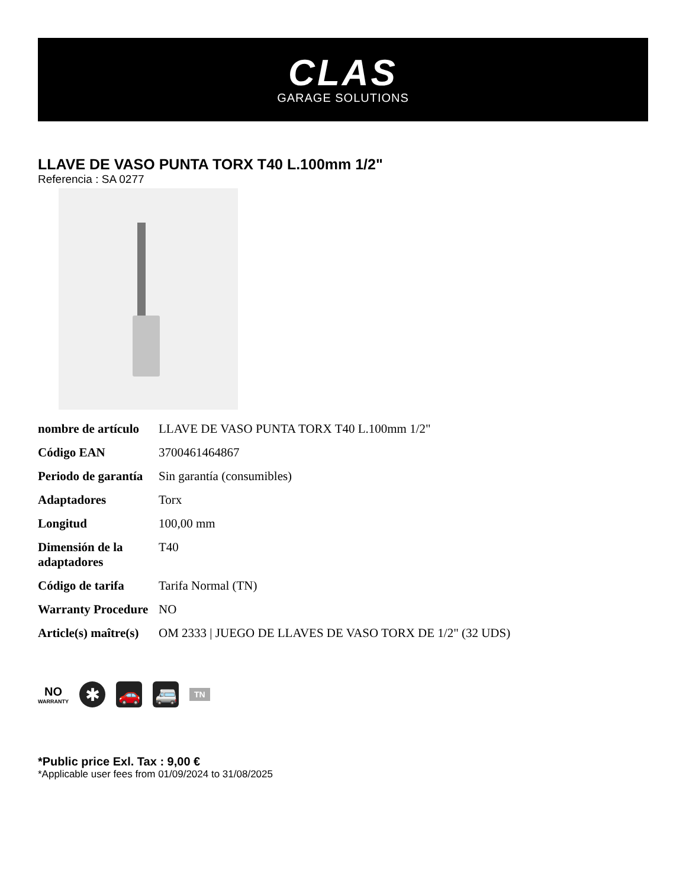CLAS
GARAGE SOLUTIONS
LLAVE DE VASO PUNTA TORX T40 L.100mm 1/2"
Referencia : SA 0277
| nombre de artículo | LLAVE DE VASO PUNTA TORX T40 L.100mm 1/2" |
| Código EAN | 3700461464867 |
| Periodo de garantía | Sin garantía (consumibles) |
| Adaptadores | Torx |
| Longitud | 100,00 mm |
| Dimensión de la adaptadores | T40 |
| Código de tarifa | Tarifa Normal (TN) |
| Warranty Procedure | NO |
| Article(s) maître(s) | OM 2333 / JUEGO DE LLAVES DE VASO TORX DE 1/2" (32 UDS) |
NO
WARRANTY
✱ 🚗 🚐
TN
*Public price Exl. Tax : 9,00 €
*Applicable user fees from 01/09/2024 to 31/08/2025